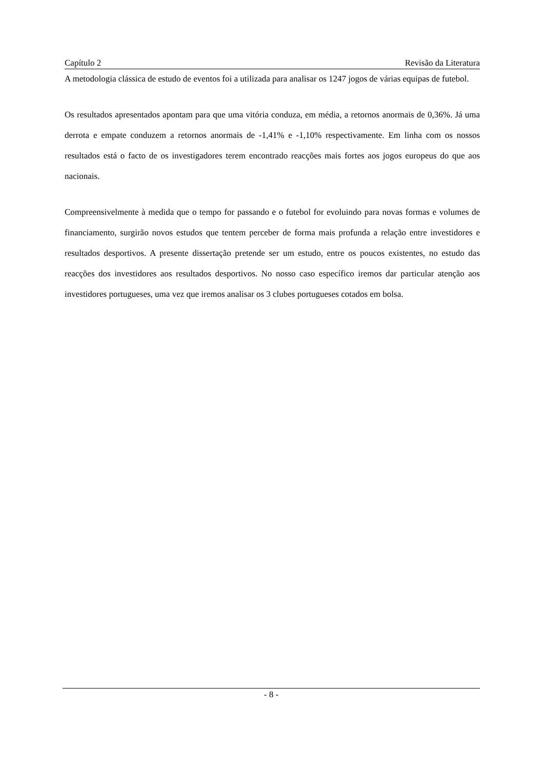Capítulo 2 Revisão da Literatura
A metodologia clássica de estudo de eventos foi a utilizada para analisar os 1247 jogos de várias equipas de futebol.
Os resultados apresentados apontam para que uma vitória conduza, em média, a retornos anormais de 0,36%. Já uma derrota e empate conduzem a retornos anormais de -1,41% e -1,10% respectivamente. Em linha com os nossos resultados está o facto de os investigadores terem encontrado reacções mais fortes aos jogos europeus do que aos nacionais.
Compreensivelmente à medida que o tempo for passando e o futebol for evoluindo para novas formas e volumes de financiamento, surgirão novos estudos que tentem perceber de forma mais profunda a relação entre investidores e resultados desportivos. A presente dissertação pretende ser um estudo, entre os poucos existentes, no estudo das reacções dos investidores aos resultados desportivos. No nosso caso específico iremos dar particular atenção aos investidores portugueses, uma vez que iremos analisar os 3 clubes portugueses cotados em bolsa.
- 8 -